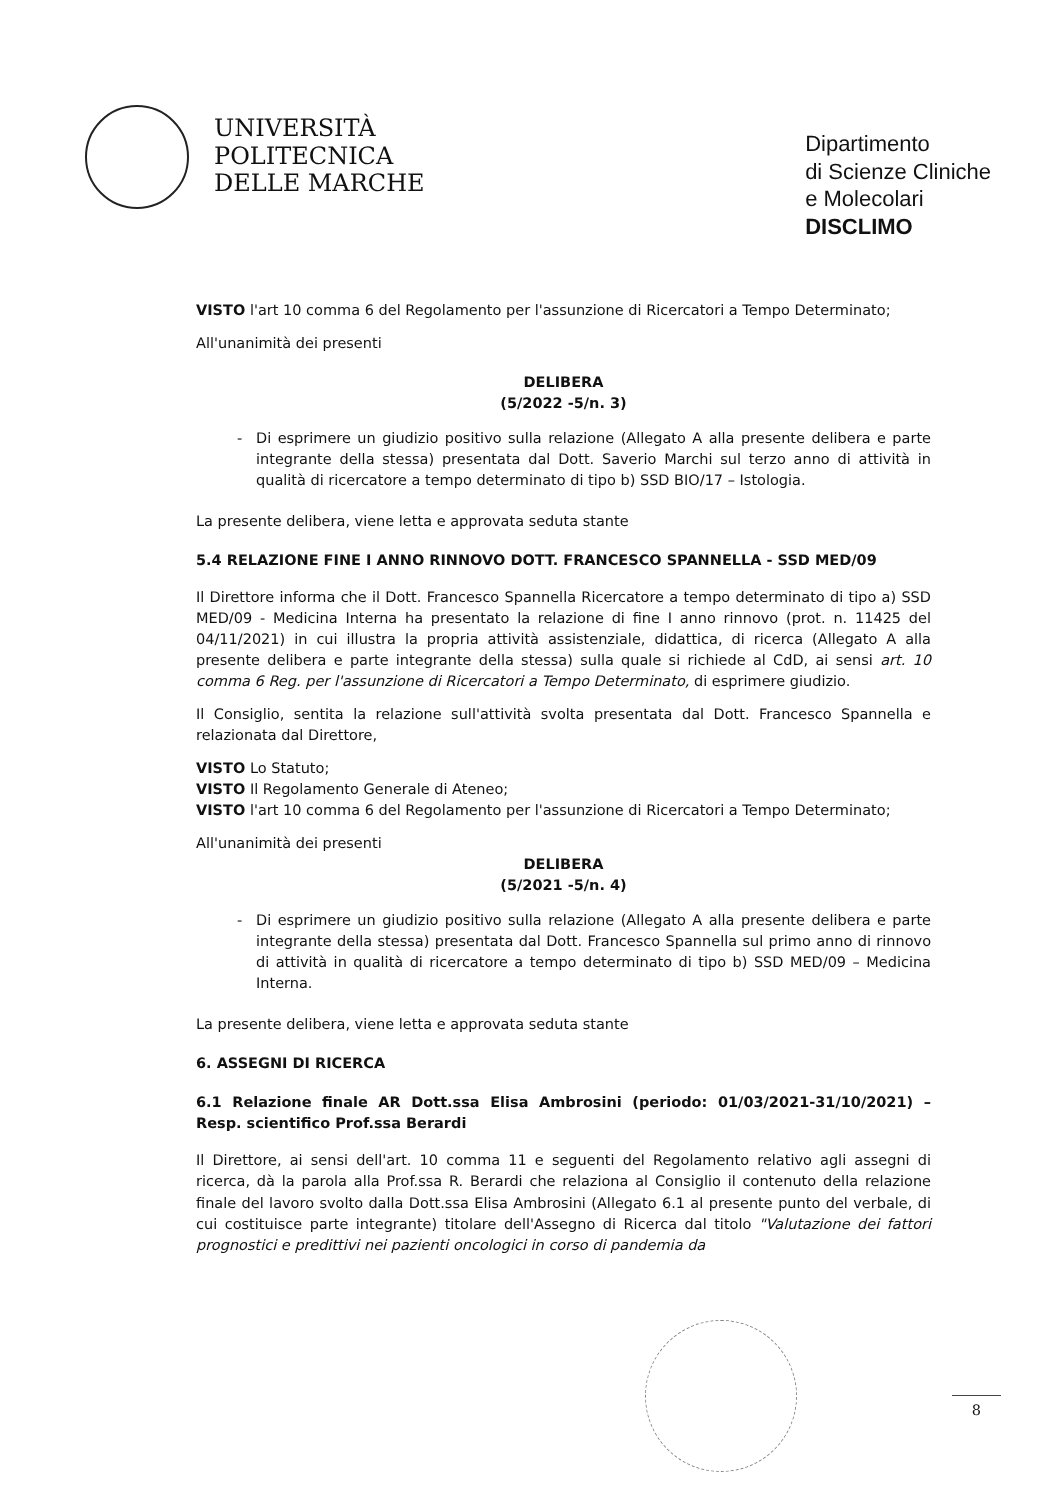UNIVERSITÀ
POLITECNICA
DELLE MARCHE
Dipartimento
di Scienze Cliniche
e Molecolari
DISCLIMO
VISTO l'art 10 comma 6 del Regolamento per l'assunzione di Ricercatori a Tempo Determinato;
All'unanimità dei presenti
DELIBERA
(5/2022 -5/n. 3)
Di esprimere un giudizio positivo sulla relazione (Allegato A alla presente delibera e parte integrante della stessa) presentata dal Dott. Saverio Marchi sul terzo anno di attività in qualità di ricercatore a tempo determinato di tipo b) SSD BIO/17 – Istologia.
La presente delibera, viene letta e approvata seduta stante
5.4 RELAZIONE FINE I ANNO RINNOVO DOTT. FRANCESCO SPANNELLA - SSD MED/09
Il Direttore informa che il Dott. Francesco Spannella Ricercatore a tempo determinato di tipo a) SSD MED/09 - Medicina Interna ha presentato la relazione di fine I anno rinnovo (prot. n. 11425 del 04/11/2021) in cui illustra la propria attività assistenziale, didattica, di ricerca (Allegato A alla presente delibera e parte integrante della stessa) sulla quale si richiede al CdD, ai sensi art. 10 comma 6 Reg. per l'assunzione di Ricercatori a Tempo Determinato, di esprimere giudizio.
Il Consiglio, sentita la relazione sull'attività svolta presentata dal Dott. Francesco Spannella e relazionata dal Direttore,
VISTO Lo Statuto;
VISTO Il Regolamento Generale di Ateneo;
VISTO l'art 10 comma 6 del Regolamento per l'assunzione di Ricercatori a Tempo Determinato;
All'unanimità dei presenti
DELIBERA
(5/2021 -5/n. 4)
Di esprimere un giudizio positivo sulla relazione (Allegato A alla presente delibera e parte integrante della stessa) presentata dal Dott. Francesco Spannella sul primo anno di rinnovo di attività in qualità di ricercatore a tempo determinato di tipo b) SSD MED/09 – Medicina Interna.
La presente delibera, viene letta e approvata seduta stante
6. ASSEGNI DI RICERCA
6.1 Relazione finale AR Dott.ssa Elisa Ambrosini (periodo: 01/03/2021-31/10/2021) – Resp. scientifico Prof.ssa Berardi
Il Direttore, ai sensi dell'art. 10 comma 11 e seguenti del Regolamento relativo agli assegni di ricerca, dà la parola alla Prof.ssa R. Berardi che relaziona al Consiglio il contenuto della relazione finale del lavoro svolto dalla Dott.ssa Elisa Ambrosini (Allegato 6.1 al presente punto del verbale, di cui costituisce parte integrante) titolare dell'Assegno di Ricerca dal titolo "Valutazione dei fattori prognostici e predittivi nei pazienti oncologici in corso di pandemia da
8